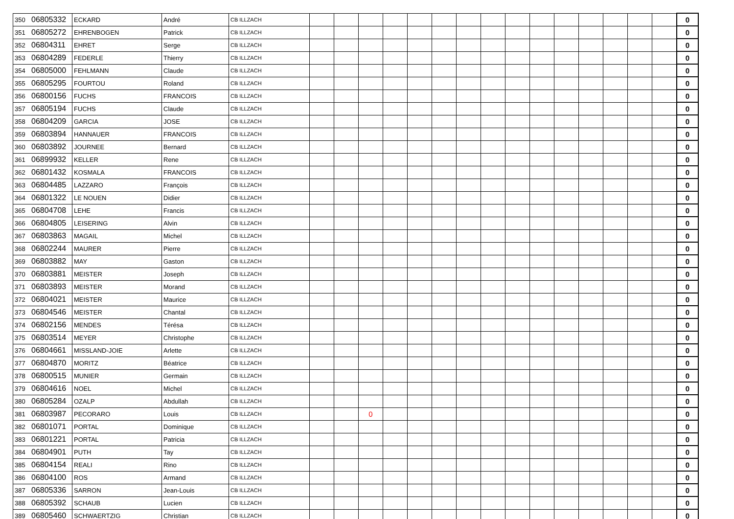| 350 | 06805332 | ECKARD | André | CB ILLZACH | | | | | | | | | | | | | | | | 0 |
| 351 | 06805272 | EHRENBOGEN | Patrick | CB ILLZACH | | | | | | | | | | | | | | | | 0 |
| 352 | 06804311 | EHRET | Serge | CB ILLZACH | | | | | | | | | | | | | | | | 0 |
| 353 | 06804289 | FEDERLE | Thierry | CB ILLZACH | | | | | | | | | | | | | | | | 0 |
| 354 | 06805000 | FEHLMANN | Claude | CB ILLZACH | | | | | | | | | | | | | | | | 0 |
| 355 | 06805295 | FOURTOU | Roland | CB ILLZACH | | | | | | | | | | | | | | | | 0 |
| 356 | 06800156 | FUCHS | FRANCOIS | CB ILLZACH | | | | | | | | | | | | | | | | 0 |
| 357 | 06805194 | FUCHS | Claude | CB ILLZACH | | | | | | | | | | | | | | | | 0 |
| 358 | 06804209 | GARCIA | JOSE | CB ILLZACH | | | | | | | | | | | | | | | | 0 |
| 359 | 06803894 | HANNAUER | FRANCOIS | CB ILLZACH | | | | | | | | | | | | | | | | 0 |
| 360 | 06803892 | JOURNEE | Bernard | CB ILLZACH | | | | | | | | | | | | | | | | 0 |
| 361 | 06899932 | KELLER | Rene | CB ILLZACH | | | | | | | | | | | | | | | | 0 |
| 362 | 06801432 | KOSMALA | FRANCOIS | CB ILLZACH | | | | | | | | | | | | | | | | 0 |
| 363 | 06804485 | LAZZARO | François | CB ILLZACH | | | | | | | | | | | | | | | | 0 |
| 364 | 06801322 | LE NOUEN | Didier | CB ILLZACH | | | | | | | | | | | | | | | | 0 |
| 365 | 06804708 | LEHE | Francis | CB ILLZACH | | | | | | | | | | | | | | | | 0 |
| 366 | 06804805 | LEISERING | Alvin | CB ILLZACH | | | | | | | | | | | | | | | | 0 |
| 367 | 06803863 | MAGAIL | Michel | CB ILLZACH | | | | | | | | | | | | | | | | 0 |
| 368 | 06802244 | MAURER | Pierre | CB ILLZACH | | | | | | | | | | | | | | | | 0 |
| 369 | 06803882 | MAY | Gaston | CB ILLZACH | | | | | | | | | | | | | | | | 0 |
| 370 | 06803881 | MEISTER | Joseph | CB ILLZACH | | | | | | | | | | | | | | | | 0 |
| 371 | 06803893 | MEISTER | Morand | CB ILLZACH | | | | | | | | | | | | | | | | 0 |
| 372 | 06804021 | MEISTER | Maurice | CB ILLZACH | | | | | | | | | | | | | | | | 0 |
| 373 | 06804546 | MEISTER | Chantal | CB ILLZACH | | | | | | | | | | | | | | | | 0 |
| 374 | 06802156 | MENDES | Térésa | CB ILLZACH | | | | | | | | | | | | | | | | 0 |
| 375 | 06803514 | MEYER | Christophe | CB ILLZACH | | | | | | | | | | | | | | | | 0 |
| 376 | 06804661 | MISSLAND-JOIE | Arlette | CB ILLZACH | | | | | | | | | | | | | | | | 0 |
| 377 | 06804870 | MORITZ | Béatrice | CB ILLZACH | | | | | | | | | | | | | | | | 0 |
| 378 | 06800515 | MUNIER | Germain | CB ILLZACH | | | | | | | | | | | | | | | | 0 |
| 379 | 06804616 | NOEL | Michel | CB ILLZACH | | | | | | | | | | | | | | | | 0 |
| 380 | 06805284 | OZALP | Abdullah | CB ILLZACH | | | | | | | | | | | | | | | | 0 |
| 381 | 06803987 | PECORARO | Louis | CB ILLZACH | | | 0 | | | | | | | | | | | | | 0 |
| 382 | 06801071 | PORTAL | Dominique | CB ILLZACH | | | | | | | | | | | | | | | | 0 |
| 383 | 06801221 | PORTAL | Patricia | CB ILLZACH | | | | | | | | | | | | | | | | 0 |
| 384 | 06804901 | PUTH | Tay | CB ILLZACH | | | | | | | | | | | | | | | | 0 |
| 385 | 06804154 | REALI | Rino | CB ILLZACH | | | | | | | | | | | | | | | | 0 |
| 386 | 06804100 | ROS | Armand | CB ILLZACH | | | | | | | | | | | | | | | | 0 |
| 387 | 06805336 | SARRON | Jean-Louis | CB ILLZACH | | | | | | | | | | | | | | | | 0 |
| 388 | 06805392 | SCHAUB | Lucien | CB ILLZACH | | | | | | | | | | | | | | | | 0 |
| 389 | 06805460 | SCHWAERTZIG | Christian | CB ILLZACH | | | | | | | | | | | | | | | | 0 |